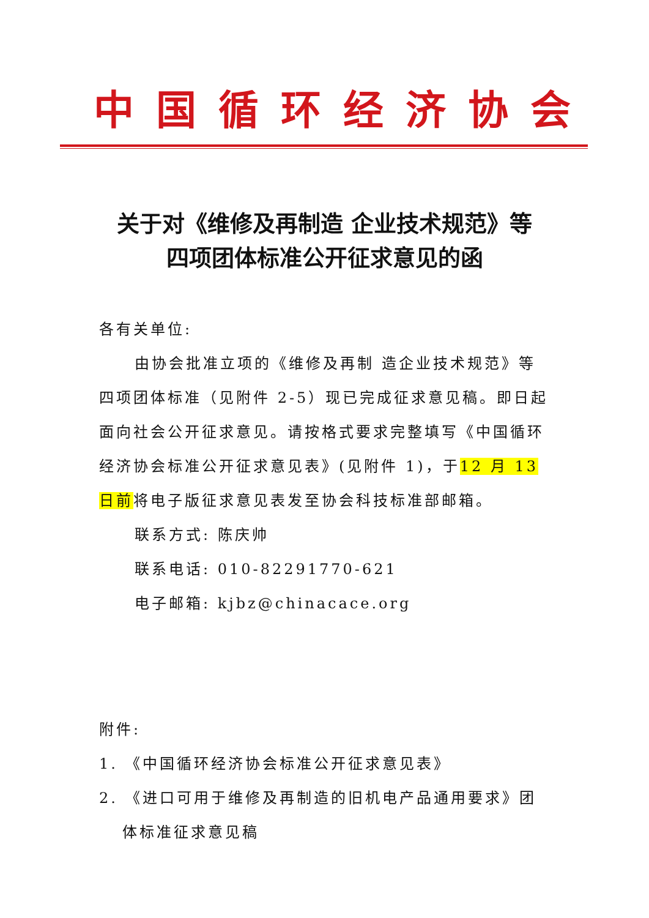中国循环经济协会
关于对《维修及再制造 企业技术规范》等
四项团体标准公开征求意见的函
各有关单位:
由协会批准立项的《维修及再制 造企业技术规范》等四项团体标准（见附件 2-5）现已完成征求意见稿。即日起面向社会公开征求意见。请按格式要求完整填写《中国循环经济协会标准公开征求意见表》(见附件 1)，于12 月 13 日前将电子版征求意见表发至协会科技标准部邮箱。
联系方式: 陈庆帅
联系电话: 010-82291770-621
电子邮箱: kjbz@chinacace.org
附件:
1. 《中国循环经济协会标准公开征求意见表》
2. 《进口可用于维修及再制造的旧机电产品通用要求》团体标准征求意见稿